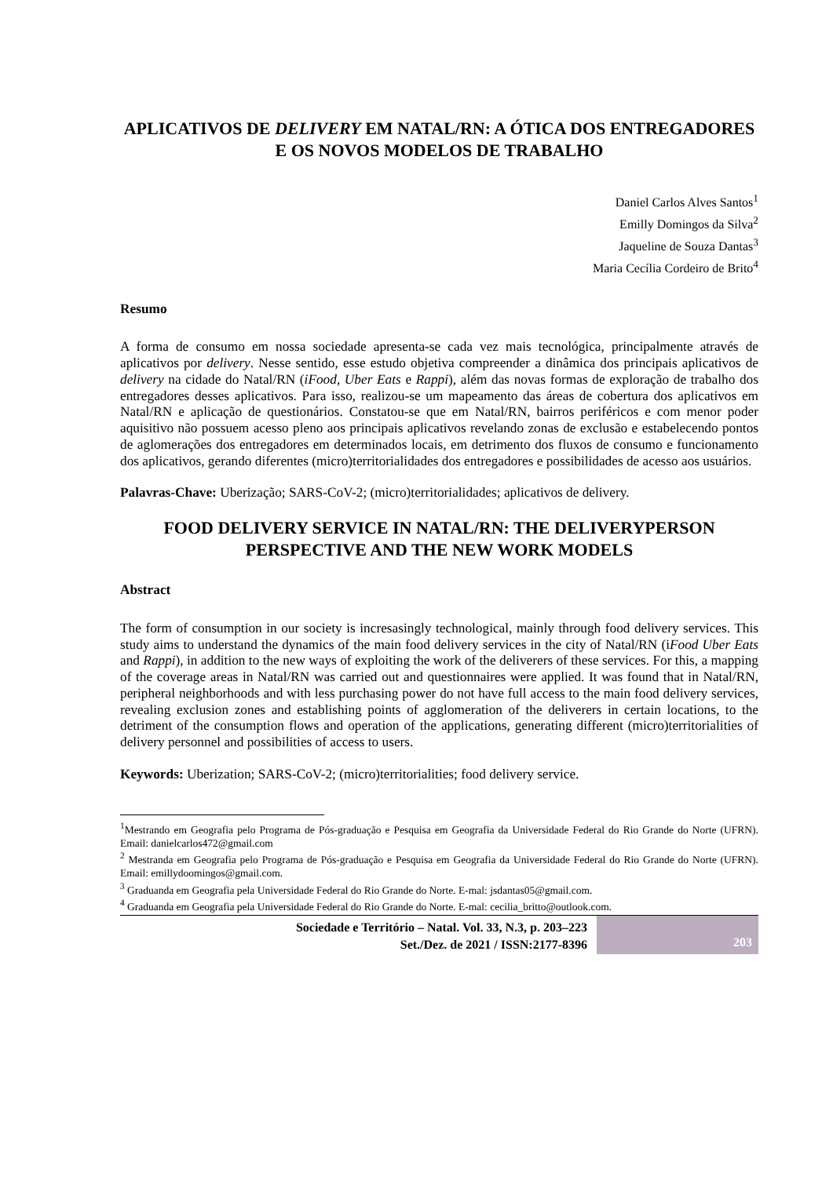APLICATIVOS DE DELIVERY EM NATAL/RN: A ÓTICA DOS ENTREGADORES E OS NOVOS MODELOS DE TRABALHO
Daniel Carlos Alves Santos<sup>1</sup>
Emilly Domingos da Silva<sup>2</sup>
Jaqueline de Souza Dantas<sup>3</sup>
Maria Cecília Cordeiro de Brito<sup>4</sup>
Resumo
A forma de consumo em nossa sociedade apresenta-se cada vez mais tecnológica, principalmente através de aplicativos por delivery. Nesse sentido, esse estudo objetiva compreender a dinâmica dos principais aplicativos de delivery na cidade do Natal/RN (iFood, Uber Eats e Rappi), além das novas formas de exploração de trabalho dos entregadores desses aplicativos. Para isso, realizou-se um mapeamento das áreas de cobertura dos aplicativos em Natal/RN e aplicação de questionários. Constatou-se que em Natal/RN, bairros periféricos e com menor poder aquisitivo não possuem acesso pleno aos principais aplicativos revelando zonas de exclusão e estabelecendo pontos de aglomerações dos entregadores em determinados locais, em detrimento dos fluxos de consumo e funcionamento dos aplicativos, gerando diferentes (micro)territorialidades dos entregadores e possibilidades de acesso aos usuários.
Palavras-Chave: Uberização; SARS-CoV-2; (micro)territorialidades; aplicativos de delivery.
FOOD DELIVERY SERVICE IN NATAL/RN: THE DELIVERYPERSON PERSPECTIVE AND THE NEW WORK MODELS
Abstract
The form of consumption in our society is incresasingly technological, mainly through food delivery services. This study aims to understand the dynamics of the main food delivery services in the city of Natal/RN (iFood Uber Eats and Rappi), in addition to the new ways of exploiting the work of the deliverers of these services. For this, a mapping of the coverage areas in Natal/RN was carried out and questionnaires were applied. It was found that in Natal/RN, peripheral neighborhoods and with less purchasing power do not have full access to the main food delivery services, revealing exclusion zones and establishing points of agglomeration of the deliverers in certain locations, to the detriment of the consumption flows and operation of the applications, generating different (micro)territorialities of delivery personnel and possibilities of access to users.
Keywords: Uberization; SARS-CoV-2; (micro)territorialities; food delivery service.
<sup>1</sup> Mestrando em Geografia pelo Programa de Pós-graduação e Pesquisa em Geografia da Universidade Federal do Rio Grande do Norte (UFRN). Email: danielcarlos472@gmail.com
<sup>2</sup> Mestranda em Geografia pelo Programa de Pós-graduação e Pesquisa em Geografia da Universidade Federal do Rio Grande do Norte (UFRN). Email: emillydoomingos@gmail.com.
<sup>3</sup> Graduanda em Geografia pela Universidade Federal do Rio Grande do Norte. E-mal: jsdantas05@gmail.com.
<sup>4</sup> Graduanda em Geografia pela Universidade Federal do Rio Grande do Norte. E-mal: cecilia_britto@outlook.com.
Sociedade e Território – Natal. Vol. 33, N.3, p. 203–223
Set./Dez. de 2021 / ISSN:2177-8396
203